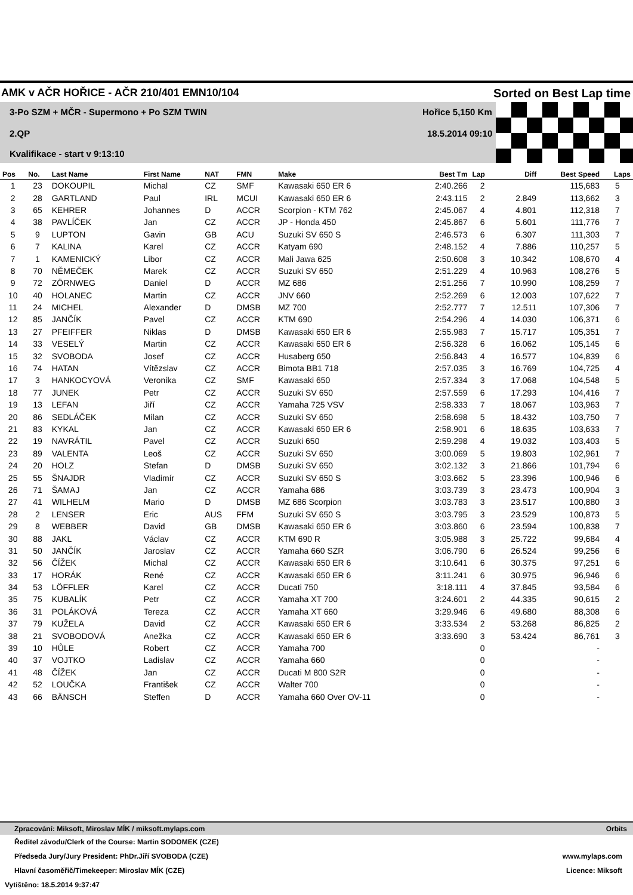AMK v AČR HOŘICE - AČR 210/401 EMN10/104 Sorted on Best Lap time
3-Po SZM + MČR - Supermono + Po SZM TWIN
2.QP
Kvalifikace - start v 9:13:10
Hořice 5,150 Km
18.5.2014 09:10
| Pos | No. | Last Name | First Name | NAT | FMN | Make | Best Tm | Lap | Diff | Best Speed | Laps |
| --- | --- | --- | --- | --- | --- | --- | --- | --- | --- | --- | --- |
| 1 | 23 | DOKOUPIL | Michal | CZ | SMF | Kawasaki 650 ER 6 | 2:40.266 | 2 | | 115,683 | 5 |
| 2 | 28 | GARTLAND | Paul | IRL | MCUI | Kawasaki 650 ER 6 | 2:43.115 | 2 | 2.849 | 113,662 | 3 |
| 3 | 65 | KEHRER | Johannes | D | ACCR | Scorpion - KTM 762 | 2:45.067 | 4 | 4.801 | 112,318 | 7 |
| 4 | 38 | PAVLÍČEK | Jan | CZ | ACCR | JP - Honda 450 | 2:45.867 | 6 | 5.601 | 111,776 | 7 |
| 5 | 9 | LUPTON | Gavin | GB | ACU | Suzuki SV 650 S | 2:46.573 | 6 | 6.307 | 111,303 | 7 |
| 6 | 7 | KALINA | Karel | CZ | ACCR | Katyam 690 | 2:48.152 | 4 | 7.886 | 110,257 | 5 |
| 7 | 1 | KAMENICKÝ | Libor | CZ | ACCR | Mali Jawa 625 | 2:50.608 | 3 | 10.342 | 108,670 | 4 |
| 8 | 70 | NĚMEČEK | Marek | CZ | ACCR | Suzuki SV 650 | 2:51.229 | 4 | 10.963 | 108,276 | 5 |
| 9 | 72 | ZÖRNWEG | Daniel | D | ACCR | MZ 686 | 2:51.256 | 7 | 10.990 | 108,259 | 7 |
| 10 | 40 | HOLANEC | Martin | CZ | ACCR | JNV 660 | 2:52.269 | 6 | 12.003 | 107,622 | 7 |
| 11 | 24 | MICHEL | Alexander | D | DMSB | MZ 700 | 2:52.777 | 7 | 12.511 | 107,306 | 7 |
| 12 | 85 | JANČÍK | Pavel | CZ | ACCR | KTM 690 | 2:54.296 | 4 | 14.030 | 106,371 | 6 |
| 13 | 27 | PFEIFFER | Niklas | D | DMSB | Kawasaki 650 ER 6 | 2:55.983 | 7 | 15.717 | 105,351 | 7 |
| 14 | 33 | VESELÝ | Martin | CZ | ACCR | Kawasaki 650 ER 6 | 2:56.328 | 6 | 16.062 | 105,145 | 6 |
| 15 | 32 | SVOBODA | Josef | CZ | ACCR | Husaberg 650 | 2:56.843 | 4 | 16.577 | 104,839 | 6 |
| 16 | 74 | HATAN | Vítězslav | CZ | ACCR | Bimota BB1 718 | 2:57.035 | 3 | 16.769 | 104,725 | 4 |
| 17 | 3 | HANKOCYOVÁ | Veronika | CZ | SMF | Kawasaki 650 | 2:57.334 | 3 | 17.068 | 104,548 | 5 |
| 18 | 77 | JUNEK | Petr | CZ | ACCR | Suzuki SV 650 | 2:57.559 | 6 | 17.293 | 104,416 | 7 |
| 19 | 13 | LEFAN | Jiří | CZ | ACCR | Yamaha 725 VSV | 2:58.333 | 7 | 18.067 | 103,963 | 7 |
| 20 | 86 | SEDLÁČEK | Milan | CZ | ACCR | Suzuki SV 650 | 2:58.698 | 5 | 18.432 | 103,750 | 7 |
| 21 | 83 | KYKAL | Jan | CZ | ACCR | Kawasaki 650 ER 6 | 2:58.901 | 6 | 18.635 | 103,633 | 7 |
| 22 | 19 | NAVRÁTIL | Pavel | CZ | ACCR | Suzuki 650 | 2:59.298 | 4 | 19.032 | 103,403 | 5 |
| 23 | 89 | VALENTA | Leoš | CZ | ACCR | Suzuki SV 650 | 3:00.069 | 5 | 19.803 | 102,961 | 7 |
| 24 | 20 | HOLZ | Stefan | D | DMSB | Suzuki SV 650 | 3:02.132 | 3 | 21.866 | 101,794 | 6 |
| 25 | 55 | ŠNAJDR | Vladimír | CZ | ACCR | Suzuki SV 650 S | 3:03.662 | 5 | 23.396 | 100,946 | 6 |
| 26 | 71 | ŠAMAJ | Jan | CZ | ACCR | Yamaha 686 | 3:03.739 | 3 | 23.473 | 100,904 | 3 |
| 27 | 41 | WILHELM | Mario | D | DMSB | MZ 686 Scorpion | 3:03.783 | 3 | 23.517 | 100,880 | 3 |
| 28 | 2 | LENSER | Eric | AUS | FFM | Suzuki SV 650 S | 3:03.795 | 3 | 23.529 | 100,873 | 5 |
| 29 | 8 | WEBBER | David | GB | DMSB | Kawasaki 650 ER 6 | 3:03.860 | 6 | 23.594 | 100,838 | 7 |
| 30 | 88 | JAKL | Václav | CZ | ACCR | KTM 690 R | 3:05.988 | 3 | 25.722 | 99,684 | 4 |
| 31 | 50 | JANČÍK | Jaroslav | CZ | ACCR | Yamaha 660 SZR | 3:06.790 | 6 | 26.524 | 99,256 | 6 |
| 32 | 56 | ČÍŽEK | Michal | CZ | ACCR | Kawasaki 650 ER 6 | 3:10.641 | 6 | 30.375 | 97,251 | 6 |
| 33 | 17 | HORÁK | René | CZ | ACCR | Kawasaki 650 ER 6 | 3:11.241 | 6 | 30.975 | 96,946 | 6 |
| 34 | 53 | LÖFFLER | Karel | CZ | ACCR | Ducati 750 | 3:18.111 | 4 | 37.845 | 93,584 | 6 |
| 35 | 75 | KUBALÍK | Petr | CZ | ACCR | Yamaha XT 700 | 3:24.601 | 2 | 44.335 | 90,615 | 2 |
| 36 | 31 | POLÁKOVÁ | Tereza | CZ | ACCR | Yamaha XT 660 | 3:29.946 | 6 | 49.680 | 88,308 | 6 |
| 37 | 79 | KUŽELA | David | CZ | ACCR | Kawasaki 650 ER 6 | 3:33.534 | 2 | 53.268 | 86,825 | 2 |
| 38 | 21 | SVOBODOVÁ | Anežka | CZ | ACCR | Kawasaki 650 ER 6 | 3:33.690 | 3 | 53.424 | 86,761 | 3 |
| 39 | 10 | HŮLE | Robert | CZ | ACCR | Yamaha 700 | | 0 | | - | |
| 40 | 37 | VOJTKO | Ladislav | CZ | ACCR | Yamaha 660 | | 0 | | - | |
| 41 | 48 | ČÍŽEK | Jan | CZ | ACCR | Ducati M 800 S2R | | 0 | | - | |
| 42 | 52 | LOUČKA | František | CZ | ACCR | Walter 700 | | 0 | | - | |
| 43 | 66 | BÄNSCH | Steffen | D | ACCR | Yamaha 660 Over OV-11 | | 0 | | - | |
Zpracování: Miksoft, Miroslav MÍK / miksoft.mylaps.com Orbits
Ředitel závodu/Clerk of the Course: Martin SODOMEK (CZE)
Předseda Jury/Jury President: PhDr.Jiří SVOBODA (CZE) www.mylaps.com
Hlavní časoměřič/Timekeeper: Miroslav MÍK (CZE) Licence: Miksoft
Vytištěno: 18.5.2014 9:37:47